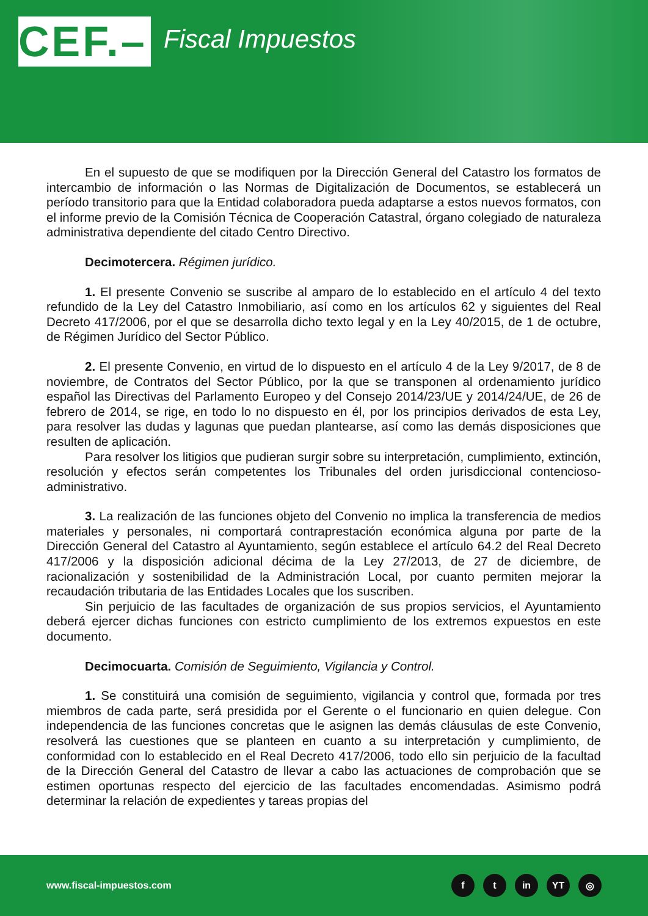CEF.–
Fiscal Impuestos
En el supuesto de que se modifiquen por la Dirección General del Catastro los formatos de intercambio de información o las Normas de Digitalización de Documentos, se establecerá un período transitorio para que la Entidad colaboradora pueda adaptarse a estos nuevos formatos, con el informe previo de la Comisión Técnica de Cooperación Catastral, órgano colegiado de naturaleza administrativa dependiente del citado Centro Directivo.
Decimotercera. Régimen jurídico.
1. El presente Convenio se suscribe al amparo de lo establecido en el artículo 4 del texto refundido de la Ley del Catastro Inmobiliario, así como en los artículos 62 y siguientes del Real Decreto 417/2006, por el que se desarrolla dicho texto legal y en la Ley 40/2015, de 1 de octubre, de Régimen Jurídico del Sector Público.
2. El presente Convenio, en virtud de lo dispuesto en el artículo 4 de la Ley 9/2017, de 8 de noviembre, de Contratos del Sector Público, por la que se transponen al ordenamiento jurídico español las Directivas del Parlamento Europeo y del Consejo 2014/23/UE y 2014/24/UE, de 26 de febrero de 2014, se rige, en todo lo no dispuesto en él, por los principios derivados de esta Ley, para resolver las dudas y lagunas que puedan plantearse, así como las demás disposiciones que resulten de aplicación.
Para resolver los litigios que pudieran surgir sobre su interpretación, cumplimiento, extinción, resolución y efectos serán competentes los Tribunales del orden jurisdiccional contencioso-administrativo.
3. La realización de las funciones objeto del Convenio no implica la transferencia de medios materiales y personales, ni comportará contraprestación económica alguna por parte de la Dirección General del Catastro al Ayuntamiento, según establece el artículo 64.2 del Real Decreto 417/2006 y la disposición adicional décima de la Ley 27/2013, de 27 de diciembre, de racionalización y sostenibilidad de la Administración Local, por cuanto permiten mejorar la recaudación tributaria de las Entidades Locales que los suscriben.
Sin perjuicio de las facultades de organización de sus propios servicios, el Ayuntamiento deberá ejercer dichas funciones con estricto cumplimiento de los extremos expuestos en este documento.
Decimocuarta. Comisión de Seguimiento, Vigilancia y Control.
1. Se constituirá una comisión de seguimiento, vigilancia y control que, formada por tres miembros de cada parte, será presidida por el Gerente o el funcionario en quien delegue. Con independencia de las funciones concretas que le asignen las demás cláusulas de este Convenio, resolverá las cuestiones que se planteen en cuanto a su interpretación y cumplimiento, de conformidad con lo establecido en el Real Decreto 417/2006, todo ello sin perjuicio de la facultad de la Dirección General del Catastro de llevar a cabo las actuaciones de comprobación que se estimen oportunas respecto del ejercicio de las facultades encomendadas. Asimismo podrá determinar la relación de expedientes y tareas propias del
www.fiscal-impuestos.com
f t in YT ◎